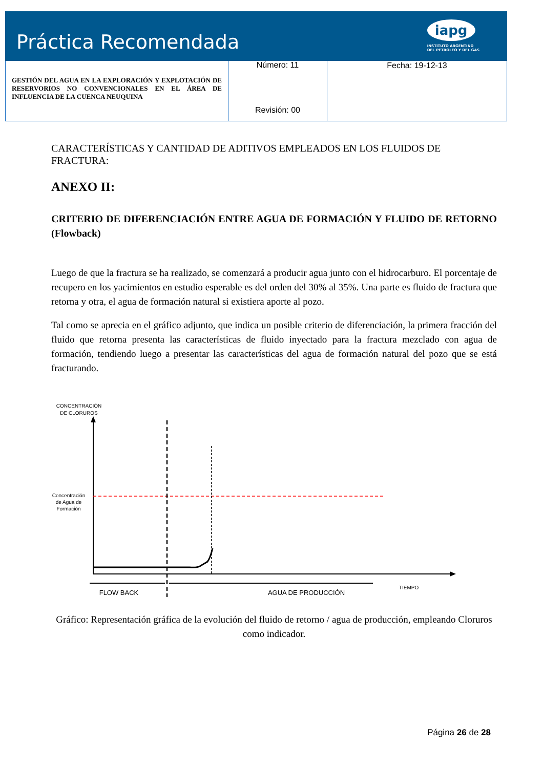Práctica Recomendada
iapg
INSTITUTO ARGENTINO
DEL PETROLEO Y DEL GAS
| GESTIÓN DEL AGUA EN LA EXPLORACIÓN Y EXPLOTACIÓN DE RESERVORIOS NO CONVENCIONALES EN EL ÁREA DE INFLUENCIA DE LA CUENCA NEUQUINA | Número: 11 Revisión: 00 | Fecha: 19-12-13 |
CARACTERÍSTICAS Y CANTIDAD DE ADITIVOS EMPLEADOS EN LOS FLUIDOS DE FRACTURA:
ANEXO II:
CRITERIO DE DIFERENCIACIÓN ENTRE AGUA DE FORMACIÓN Y FLUIDO DE RETORNO (Flowback)
Luego de que la fractura se ha realizado, se comenzará a producir agua junto con el hidrocarburo. El porcentaje de recupero en los yacimientos en estudio esperable es del orden del 30% al 35%. Una parte es fluido de fractura que retorna y otra, el agua de formación natural si existiera aporte al pozo.
Tal como se aprecia en el gráfico adjunto, que indica un posible criterio de diferenciación, la primera fracción del fluido que retorna presenta las características de fluido inyectado para la fractura mezclado con agua de formación, tendiendo luego a presentar las características del agua de formación natural del pozo que se está fracturando.
CONCENTRACIÓN
DE CLORUROS
Concentración
de Agua de
Formación
FLOW BACK
AGUA DE PRODUCCIÓN
TIEMPO
Gráfico: Representación gráfica de la evolución del fluido de retorno / agua de producción, empleando Cloruros como indicador.
Página 26 de 28